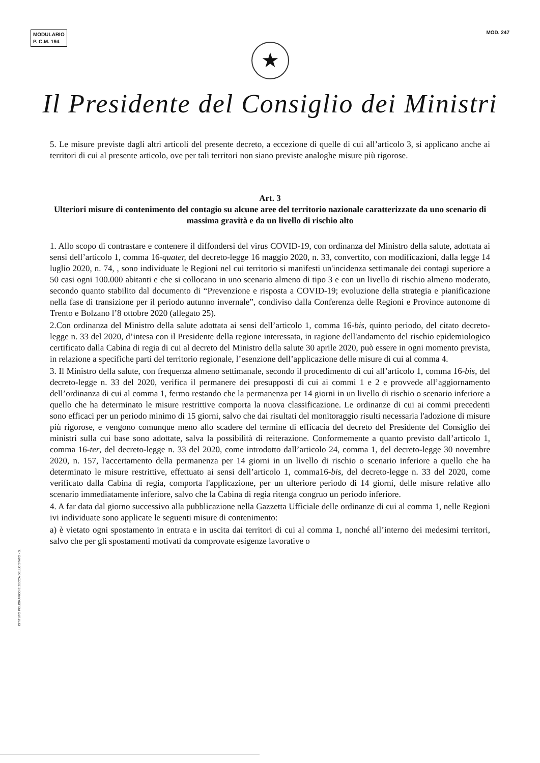MODULARIO
P. C.M. 194
MOD. 247
★
Il Presidente del Consiglio dei Ministri
5. Le misure previste dagli altri articoli del presente decreto, a eccezione di quelle di cui all’articolo 3, si applicano anche ai territori di cui al presente articolo, ove per tali territori non siano previste analoghe misure più rigorose.
Art. 3
Ulteriori misure di contenimento del contagio su alcune aree del territorio nazionale caratterizzate da uno scenario di massima gravità e da un livello di rischio alto
1. Allo scopo di contrastare e contenere il diffondersi del virus COVID-19, con ordinanza del Ministro della salute, adottata ai sensi dell’articolo 1, comma 16-quater, del decreto-legge 16 maggio 2020, n. 33, convertito, con modificazioni, dalla legge 14 luglio 2020, n. 74, , sono individuate le Regioni nel cui territorio si manifesti un'incidenza settimanale dei contagi superiore a 50 casi ogni 100.000 abitanti e che si collocano in uno scenario almeno di tipo 3 e con un livello di rischio almeno moderato, secondo quanto stabilito dal documento di “Prevenzione e risposta a COVID-19; evoluzione della strategia e pianificazione nella fase di transizione per il periodo autunno invernale”, condiviso dalla Conferenza delle Regioni e Province autonome di Trento e Bolzano l’8 ottobre 2020 (allegato 25).
2.Con ordinanza del Ministro della salute adottata ai sensi dell’articolo 1, comma 16-bis, quinto periodo, del citato decreto-legge n. 33 del 2020, d’intesa con il Presidente della regione interessata, in ragione dell'andamento del rischio epidemiologico certificato dalla Cabina di regia di cui al decreto del Ministro della salute 30 aprile 2020, può essere in ogni momento prevista, in relazione a specifiche parti del territorio regionale, l’esenzione dell’applicazione delle misure di cui al comma 4.
3. Il Ministro della salute, con frequenza almeno settimanale, secondo il procedimento di cui all’articolo 1, comma 16-bis, del decreto-legge n. 33 del 2020, verifica il permanere dei presupposti di cui ai commi 1 e 2 e provvede all’aggiornamento dell’ordinanza di cui al comma 1, fermo restando che la permanenza per 14 giorni in un livello di rischio o scenario inferiore a quello che ha determinato le misure restrittive comporta la nuova classificazione. Le ordinanze di cui ai commi precedenti sono efficaci per un periodo minimo di 15 giorni, salvo che dai risultati del monitoraggio risulti necessaria l'adozione di misure più rigorose, e vengono comunque meno allo scadere del termine di efficacia del decreto del Presidente del Consiglio dei ministri sulla cui base sono adottate, salva la possibilità di reiterazione. Conformemente a quanto previsto dall’articolo 1, comma 16-ter, del decreto-legge n. 33 del 2020, come introdotto dall’articolo 24, comma 1, del decreto-legge 30 novembre 2020, n. 157, l'accertamento della permanenza per 14 giorni in un livello di rischio o scenario inferiore a quello che ha determinato le misure restrittive, effettuato ai sensi dell’articolo 1, comma16-bis, del decreto-legge n. 33 del 2020, come verificato dalla Cabina di regia, comporta l'applicazione, per un ulteriore periodo di 14 giorni, delle misure relative allo scenario immediatamente inferiore, salvo che la Cabina di regia ritenga congruo un periodo inferiore.
4. A far data dal giorno successivo alla pubblicazione nella Gazzetta Ufficiale delle ordinanze di cui al comma 1, nelle Regioni ivi individuate sono applicate le seguenti misure di contenimento:
a) è vietato ogni spostamento in entrata e in uscita dai territori di cui al comma 1, nonché all’interno dei medesimi territori, salvo che per gli spostamenti motivati da comprovate esigenze lavorative o
ISTITUTO POLIGRAFICO E ZECCA DELLO STATO - S.